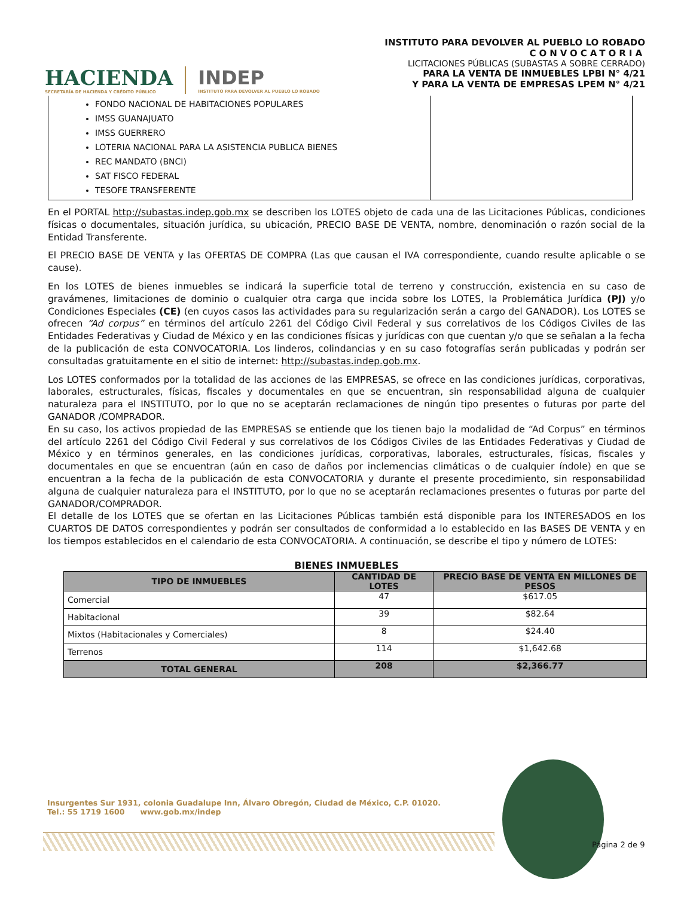HACIENDA
SECRETARÍA DE HACIENDA Y CRÉDITO PÚBLICO
INDEP
INSTITUTO PARA DEVOLVER AL PUEBLO LO ROBADO
INSTITUTO PARA DEVOLVER AL PUEBLO LO ROBADO
CONVOCATORIA
LICITACIONES PÚBLICAS (SUBASTAS A SOBRE CERRADO)
PARA LA VENTA DE INMUEBLES LPBI N° 4/21
Y PARA LA VENTA DE EMPRESAS LPEM N° 4/21
FONDO NACIONAL DE HABITACIONES POPULARES
IMSS GUANAJUATO
IMSS GUERRERO
LOTERIA NACIONAL PARA LA ASISTENCIA PUBLICA BIENES
REC MANDATO (BNCI)
SAT FISCO FEDERAL
TESOFE TRANSFERENTE
En el PORTAL http://subastas.indep.gob.mx se describen los LOTES objeto de cada una de las Licitaciones Públicas, condiciones físicas o documentales, situación jurídica, su ubicación, PRECIO BASE DE VENTA, nombre, denominación o razón social de la Entidad Transferente.
El PRECIO BASE DE VENTA y las OFERTAS DE COMPRA (Las que causan el IVA correspondiente, cuando resulte aplicable o se cause).
En los LOTES de bienes inmuebles se indicará la superficie total de terreno y construcción, existencia en su caso de gravámenes, limitaciones de dominio o cualquier otra carga que incida sobre los LOTES, la Problemática Jurídica (PJ) y/o Condiciones Especiales (CE) (en cuyos casos las actividades para su regularización serán a cargo del GANADOR). Los LOTES se ofrecen “Ad corpus” en términos del artículo 2261 del Código Civil Federal y sus correlativos de los Códigos Civiles de las Entidades Federativas y Ciudad de México y en las condiciones físicas y jurídicas con que cuentan y/o que se señalan a la fecha de la publicación de esta CONVOCATORIA. Los linderos, colindancias y en su caso fotografías serán publicadas y podrán ser consultadas gratuitamente en el sitio de internet: http://subastas.indep.gob.mx.
Los LOTES conformados por la totalidad de las acciones de las EMPRESAS, se ofrece en las condiciones jurídicas, corporativas, laborales, estructurales, físicas, fiscales y documentales en que se encuentran, sin responsabilidad alguna de cualquier naturaleza para el INSTITUTO, por lo que no se aceptarán reclamaciones de ningún tipo presentes o futuras por parte del GANADOR /COMPRADOR.
En su caso, los activos propiedad de las EMPRESAS se entiende que los tienen bajo la modalidad de “Ad Corpus” en términos del artículo 2261 del Código Civil Federal y sus correlativos de los Códigos Civiles de las Entidades Federativas y Ciudad de México y en términos generales, en las condiciones jurídicas, corporativas, laborales, estructurales, físicas, fiscales y documentales en que se encuentran (aún en caso de daños por inclemencias climáticas o de cualquier índole) en que se encuentran a la fecha de la publicación de esta CONVOCATORIA y durante el presente procedimiento, sin responsabilidad alguna de cualquier naturaleza para el INSTITUTO, por lo que no se aceptarán reclamaciones presentes o futuras por parte del GANADOR/COMPRADOR.
El detalle de los LOTES que se ofertan en las Licitaciones Públicas también está disponible para los INTERESADOS en los CUARTOS DE DATOS correspondientes y podrán ser consultados de conformidad a lo establecido en las BASES DE VENTA y en los tiempos establecidos en el calendario de esta CONVOCATORIA. A continuación, se describe el tipo y número de LOTES:
BIENES INMUEBLES
| TIPO DE INMUEBLES | CANTIDAD DE LOTES | PRECIO BASE DE VENTA EN MILLONES DE PESOS |
| --- | --- | --- |
| Comercial | 47 | $617.05 |
| Habitacional | 39 | $82.64 |
| Mixtos (Habitacionales y Comerciales) | 8 | $24.40 |
| Terrenos | 114 | $1,642.68 |
| TOTAL GENERAL | 208 | $2,366.77 |
Insurgentes Sur 1931, colonia Guadalupe Inn, Álvaro Obregón, Ciudad de México, C.P. 01020.
Tel.: 55 1719 1600 www.gob.mx/indep
Página 2 de 9